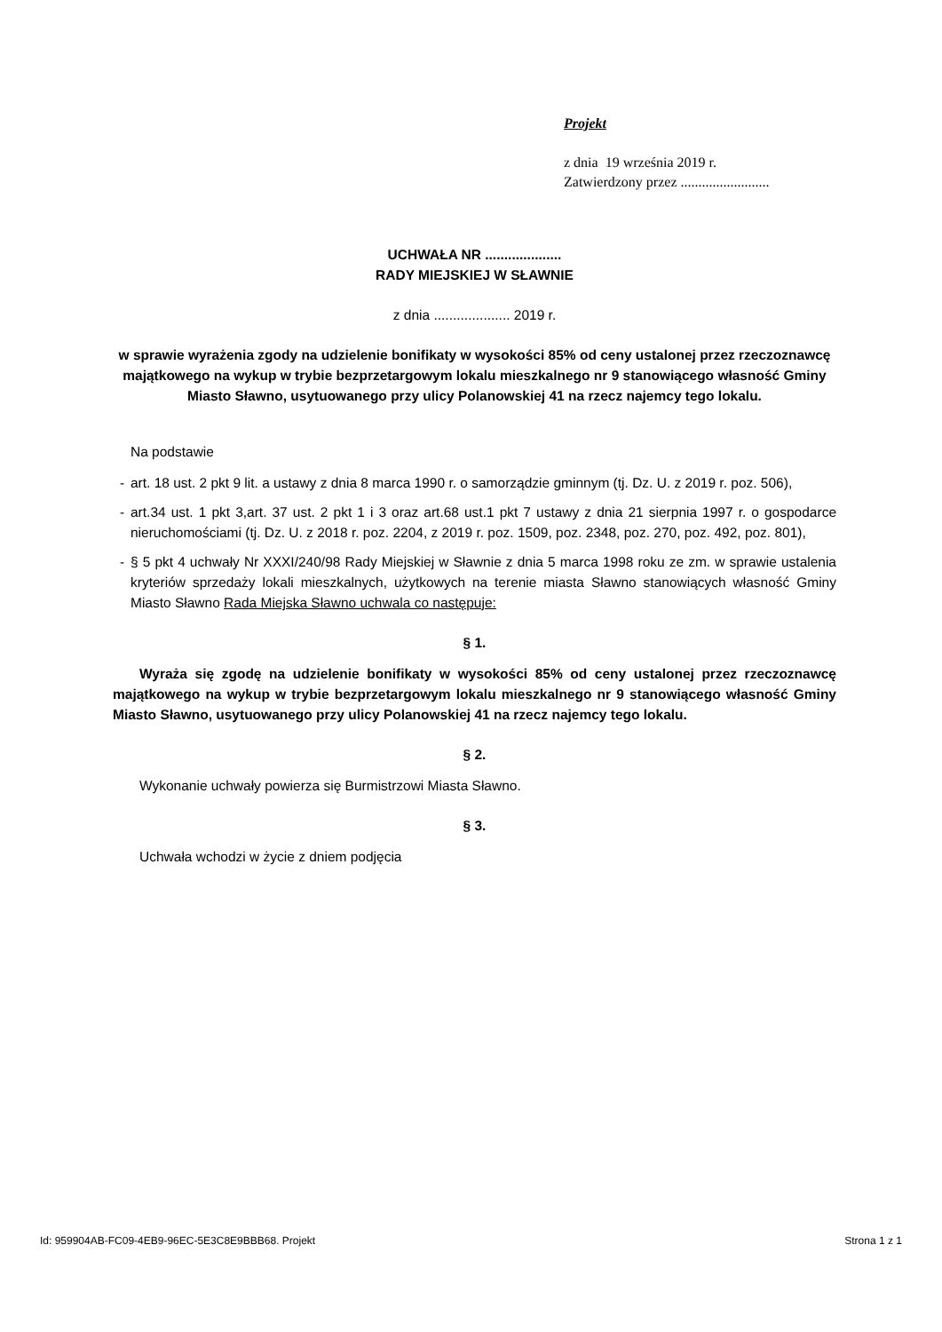Projekt
z dnia 19 września 2019 r.
Zatwierdzony przez .........................
UCHWAŁA NR ....................
RADY MIEJSKIEJ W SŁAWNIE
z dnia .................... 2019 r.
w sprawie wyrażenia zgody na udzielenie bonifikaty w wysokości 85% od ceny ustalonej przez rzeczoznawcę majątkowego na wykup w trybie bezprzetargowym lokalu mieszkalnego nr 9 stanowiącego własność Gminy Miasto Sławno, usytuowanego przy ulicy Polanowskiej 41 na rzecz najemcy tego lokalu.
Na podstawie
- art. 18 ust. 2 pkt 9 lit. a ustawy z dnia 8 marca 1990 r. o samorządzie gminnym (tj. Dz. U. z 2019 r. poz. 506),
- art.34 ust. 1 pkt 3,art. 37 ust. 2 pkt 1 i 3 oraz art.68 ust.1 pkt 7 ustawy z dnia 21 sierpnia 1997 r. o gospodarce nieruchomościami (tj. Dz. U. z 2018 r. poz. 2204, z 2019 r. poz. 1509, poz. 2348, poz. 270, poz. 492, poz. 801),
- § 5 pkt 4 uchwały Nr XXXI/240/98 Rady Miejskiej w Sławnie z dnia 5 marca 1998 roku ze zm. w sprawie ustalenia kryteriów sprzedaży lokali mieszkalnych, użytkowych na terenie miasta Sławno stanowiących własność Gminy Miasto Sławno Rada Miejska Sławno uchwala co następuje:
§ 1.
Wyraża się zgodę na udzielenie bonifikaty w wysokości 85% od ceny ustalonej przez rzeczoznawcę majątkowego na wykup w trybie bezprzetargowym lokalu mieszkalnego nr 9 stanowiącego własność Gminy Miasto Sławno, usytuowanego przy ulicy Polanowskiej 41 na rzecz najemcy tego lokalu.
§ 2.
Wykonanie uchwały powierza się Burmistrzowi Miasta Sławno.
§ 3.
Uchwała wchodzi w życie z dniem podjęcia
Id: 959904AB-FC09-4EB9-96EC-5E3C8E9BBB68. Projekt Strona 1 z 1